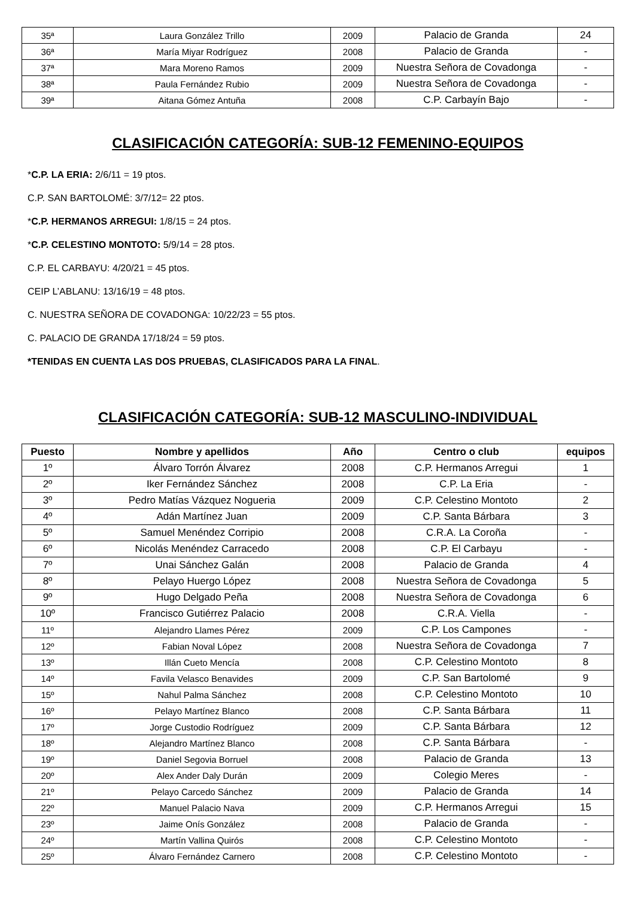| 35ª | Laura González Trillo | 2009 | Palacio de Granda | 24 |
| 36ª | María Miyar Rodríguez | 2008 | Palacio de Granda | - |
| 37ª | Mara Moreno Ramos | 2009 | Nuestra Señora de Covadonga | - |
| 38ª | Paula Fernández Rubio | 2009 | Nuestra Señora de Covadonga | - |
| 39ª | Aitana Gómez Antuña | 2008 | C.P. Carbayín Bajo | - |
CLASIFICACIÓN CATEGORÍA: SUB-12 FEMENINO-EQUIPOS
*C.P. LA ERIA: 2/6/11 = 19 ptos.
C.P. SAN BARTOLOMÉ: 3/7/12= 22 ptos.
*C.P. HERMANOS ARREGUI: 1/8/15 = 24 ptos.
*C.P. CELESTINO MONTOTO: 5/9/14 = 28 ptos.
C.P. EL CARBAYU: 4/20/21 = 45 ptos.
CEIP L’ABLANU: 13/16/19 = 48 ptos.
C. NUESTRA SEÑORA DE COVADONGA: 10/22/23 = 55 ptos.
C. PALACIO DE GRANDA 17/18/24 = 59 ptos.
*TENIDAS EN CUENTA LAS DOS PRUEBAS, CLASIFICADOS PARA LA FINAL.
CLASIFICACIÓN CATEGORÍA: SUB-12 MASCULINO-INDIVIDUAL
| Puesto | Nombre y apellidos | Año | Centro o club | equipos |
| --- | --- | --- | --- | --- |
| 1º | Álvaro Torrón Álvarez | 2008 | C.P. Hermanos Arregui | 1 |
| 2º | Iker Fernández Sánchez | 2008 | C.P. La Eria | - |
| 3º | Pedro Matías Vázquez Nogueria | 2009 | C.P. Celestino Montoto | 2 |
| 4º | Adán Martínez Juan | 2009 | C.P. Santa Bárbara | 3 |
| 5º | Samuel Menéndez Corripio | 2008 | C.R.A. La Coroña | - |
| 6º | Nicolás Menéndez Carracedo | 2008 | C.P. El Carbayu | - |
| 7º | Unai Sánchez Galán | 2008 | Palacio de Granda | 4 |
| 8º | Pelayo Huergo López | 2008 | Nuestra Señora de Covadonga | 5 |
| 9º | Hugo Delgado Peña | 2008 | Nuestra Señora de Covadonga | 6 |
| 10º | Francisco Gutiérrez Palacio | 2008 | C.R.A. Viella | - |
| 11º | Alejandro Llames Pérez | 2009 | C.P. Los Campones | - |
| 12º | Fabian Noval López | 2008 | Nuestra Señora de Covadonga | 7 |
| 13º | Illán Cueto Mencía | 2008 | C.P. Celestino Montoto | 8 |
| 14º | Favila Velasco Benavides | 2009 | C.P. San Bartolomé | 9 |
| 15º | Nahul Palma Sánchez | 2008 | C.P. Celestino Montoto | 10 |
| 16º | Pelayo Martínez Blanco | 2008 | C.P. Santa Bárbara | 11 |
| 17º | Jorge Custodio Rodríguez | 2009 | C.P. Santa Bárbara | 12 |
| 18º | Alejandro Martínez Blanco | 2008 | C.P. Santa Bárbara | - |
| 19º | Daniel Segovia Borruel | 2008 | Palacio de Granda | 13 |
| 20º | Alex Ander Daly Durán | 2009 | Colegio Meres | - |
| 21º | Pelayo Carcedo Sánchez | 2009 | Palacio de Granda | 14 |
| 22º | Manuel Palacio Nava | 2009 | C.P. Hermanos Arregui | 15 |
| 23º | Jaime Onís González | 2008 | Palacio de Granda | - |
| 24º | Martín Vallina Quirós | 2008 | C.P. Celestino Montoto | - |
| 25º | Álvaro Fernández Carnero | 2008 | C.P. Celestino Montoto | - |